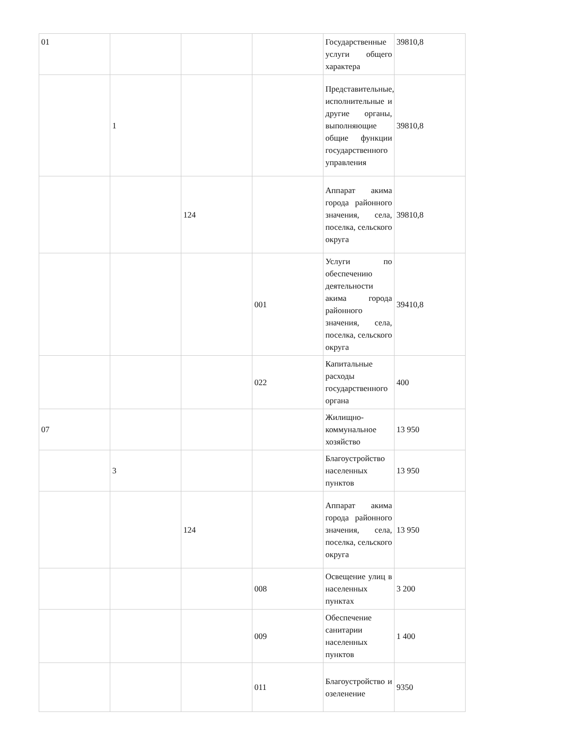| 01 | | | | Государственные услуги общего характера | 39810,8 |
| | 1 | | | Представительные, исполнительные и другие органы, выполняющие общие функции государственного управления | 39810,8 |
| | | 124 | | Аппарат акима города районного значения, села, поселка, сельского округа | 39810,8 |
| | | | 001 | Услуги по обеспечению деятельности акима города районного значения, села, поселка, сельского округа | 39410,8 |
| | | | 022 | Капитальные расходы государственного органа | 400 |
| 07 | | | | Жилищно-коммунальное хозяйство | 13 950 |
| | 3 | | | Благоустройство населенных пунктов | 13 950 |
| | | 124 | | Аппарат акима города районного значения, села, поселка, сельского округа | 13 950 |
| | | | 008 | Освещение улиц в населенных пунктах | 3 200 |
| | | | 009 | Обеспечение санитарии населенных пунктов | 1 400 |
| | | | 011 | Благоустройство и озеленение | 9350 |